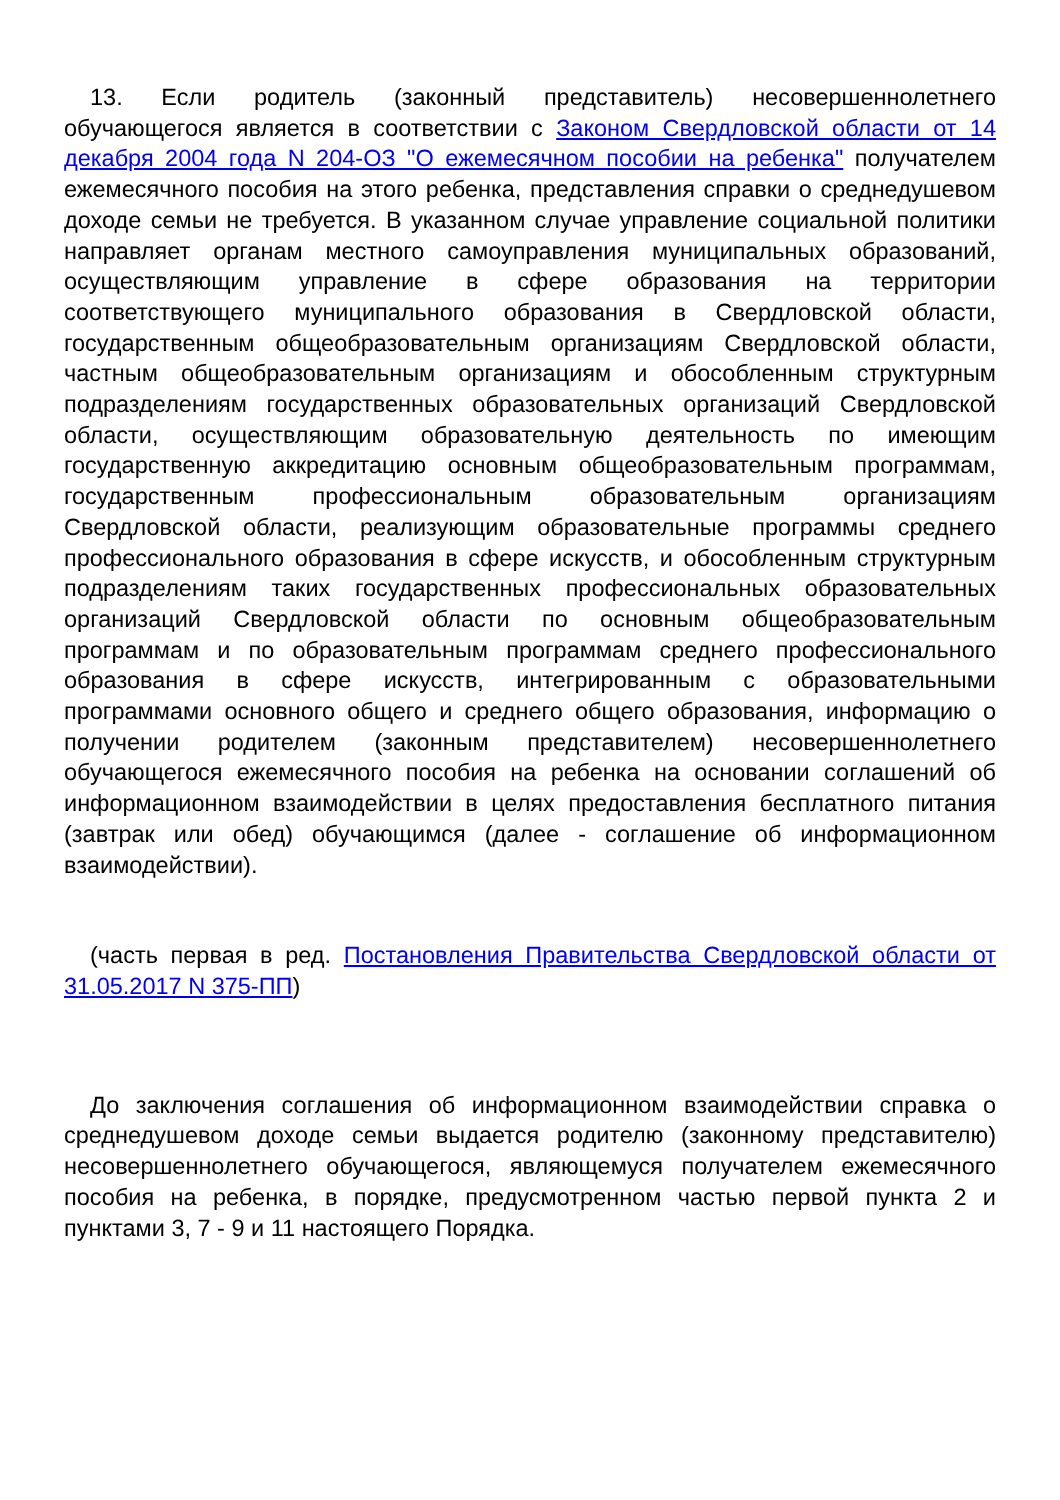13. Если родитель (законный представитель) несовершеннолетнего обучающегося является в соответствии с Законом Свердловской области от 14 декабря 2004 года N 204-ОЗ "О ежемесячном пособии на ребенка" получателем ежемесячного пособия на этого ребенка, представления справки о среднедушевом доходе семьи не требуется. В указанном случае управление социальной политики направляет органам местного самоуправления муниципальных образований, осуществляющим управление в сфере образования на территории соответствующего муниципального образования в Свердловской области, государственным общеобразовательным организациям Свердловской области, частным общеобразовательным организациям и обособленным структурным подразделениям государственных образовательных организаций Свердловской области, осуществляющим образовательную деятельность по имеющим государственную аккредитацию основным общеобразовательным программам, государственным профессиональным образовательным организациям Свердловской области, реализующим образовательные программы среднего профессионального образования в сфере искусств, и обособленным структурным подразделениям таких государственных профессиональных образовательных организаций Свердловской области по основным общеобразовательным программам и по образовательным программам среднего профессионального образования в сфере искусств, интегрированным с образовательными программами основного общего и среднего общего образования, информацию о получении родителем (законным представителем) несовершеннолетнего обучающегося ежемесячного пособия на ребенка на основании соглашений об информационном взаимодействии в целях предоставления бесплатного питания (завтрак или обед) обучающимся (далее - соглашение об информационном взаимодействии).
(часть первая в ред. Постановления Правительства Свердловской области от 31.05.2017 N 375-ПП)
До заключения соглашения об информационном взаимодействии справка о среднедушевом доходе семьи выдается родителю (законному представителю) несовершеннолетнего обучающегося, являющемуся получателем ежемесячного пособия на ребенка, в порядке, предусмотренном частью первой пункта 2 и пунктами 3, 7 - 9 и 11 настоящего Порядка.